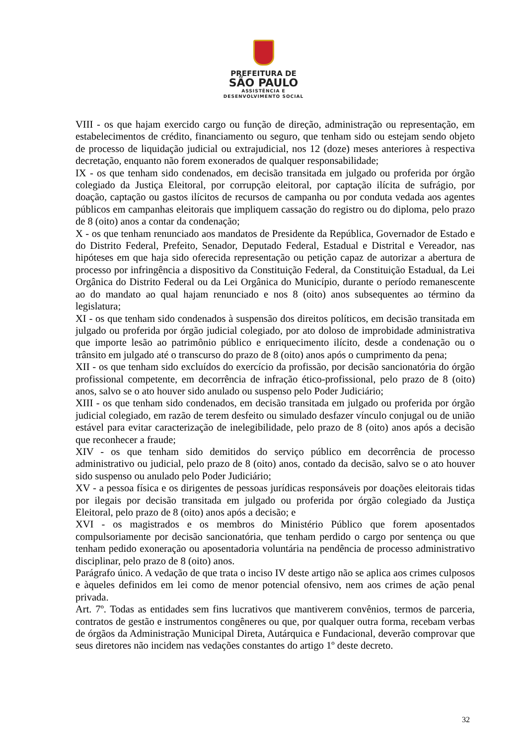PREFEITURA DE
SÃO PAULO
ASSISTÊNCIA E
DESENVOLVIMENTO SOCIAL
VIII - os que hajam exercido cargo ou função de direção, administração ou representação, em estabelecimentos de crédito, financiamento ou seguro, que tenham sido ou estejam sendo objeto de processo de liquidação judicial ou extrajudicial, nos 12 (doze) meses anteriores à respectiva decretação, enquanto não forem exonerados de qualquer responsabilidade;
IX - os que tenham sido condenados, em decisão transitada em julgado ou proferida por órgão colegiado da Justiça Eleitoral, por corrupção eleitoral, por captação ilícita de sufrágio, por doação, captação ou gastos ilícitos de recursos de campanha ou por conduta vedada aos agentes públicos em campanhas eleitorais que impliquem cassação do registro ou do diploma, pelo prazo de 8 (oito) anos a contar da condenação;
X - os que tenham renunciado aos mandatos de Presidente da República, Governador de Estado e do Distrito Federal, Prefeito, Senador, Deputado Federal, Estadual e Distrital e Vereador, nas hipóteses em que haja sido oferecida representação ou petição capaz de autorizar a abertura de processo por infringência a dispositivo da Constituição Federal, da Constituição Estadual, da Lei Orgânica do Distrito Federal ou da Lei Orgânica do Município, durante o período remanescente ao do mandato ao qual hajam renunciado e nos 8 (oito) anos subsequentes ao término da legislatura;
XI - os que tenham sido condenados à suspensão dos direitos políticos, em decisão transitada em julgado ou proferida por órgão judicial colegiado, por ato doloso de improbidade administrativa que importe lesão ao patrimônio público e enriquecimento ilícito, desde a condenação ou o trânsito em julgado até o transcurso do prazo de 8 (oito) anos após o cumprimento da pena;
XII - os que tenham sido excluídos do exercício da profissão, por decisão sancionatória do órgão profissional competente, em decorrência de infração ético-profissional, pelo prazo de 8 (oito) anos, salvo se o ato houver sido anulado ou suspenso pelo Poder Judiciário;
XIII - os que tenham sido condenados, em decisão transitada em julgado ou proferida por órgão judicial colegiado, em razão de terem desfeito ou simulado desfazer vínculo conjugal ou de união estável para evitar caracterização de inelegibilidade, pelo prazo de 8 (oito) anos após a decisão que reconhecer a fraude;
XIV - os que tenham sido demitidos do serviço público em decorrência de processo administrativo ou judicial, pelo prazo de 8 (oito) anos, contado da decisão, salvo se o ato houver sido suspenso ou anulado pelo Poder Judiciário;
XV - a pessoa física e os dirigentes de pessoas jurídicas responsáveis por doações eleitorais tidas por ilegais por decisão transitada em julgado ou proferida por órgão colegiado da Justiça Eleitoral, pelo prazo de 8 (oito) anos após a decisão; e
XVI - os magistrados e os membros do Ministério Público que forem aposentados compulsoriamente por decisão sancionatória, que tenham perdido o cargo por sentença ou que tenham pedido exoneração ou aposentadoria voluntária na pendência de processo administrativo disciplinar, pelo prazo de 8 (oito) anos.
Parágrafo único. A vedação de que trata o inciso IV deste artigo não se aplica aos crimes culposos e àqueles definidos em lei como de menor potencial ofensivo, nem aos crimes de ação penal privada.
Art. 7º. Todas as entidades sem fins lucrativos que mantiverem convênios, termos de parceria, contratos de gestão e instrumentos congêneres ou que, por qualquer outra forma, recebam verbas de órgãos da Administração Municipal Direta, Autárquica e Fundacional, deverão comprovar que seus diretores não incidem nas vedações constantes do artigo 1º deste decreto.
32